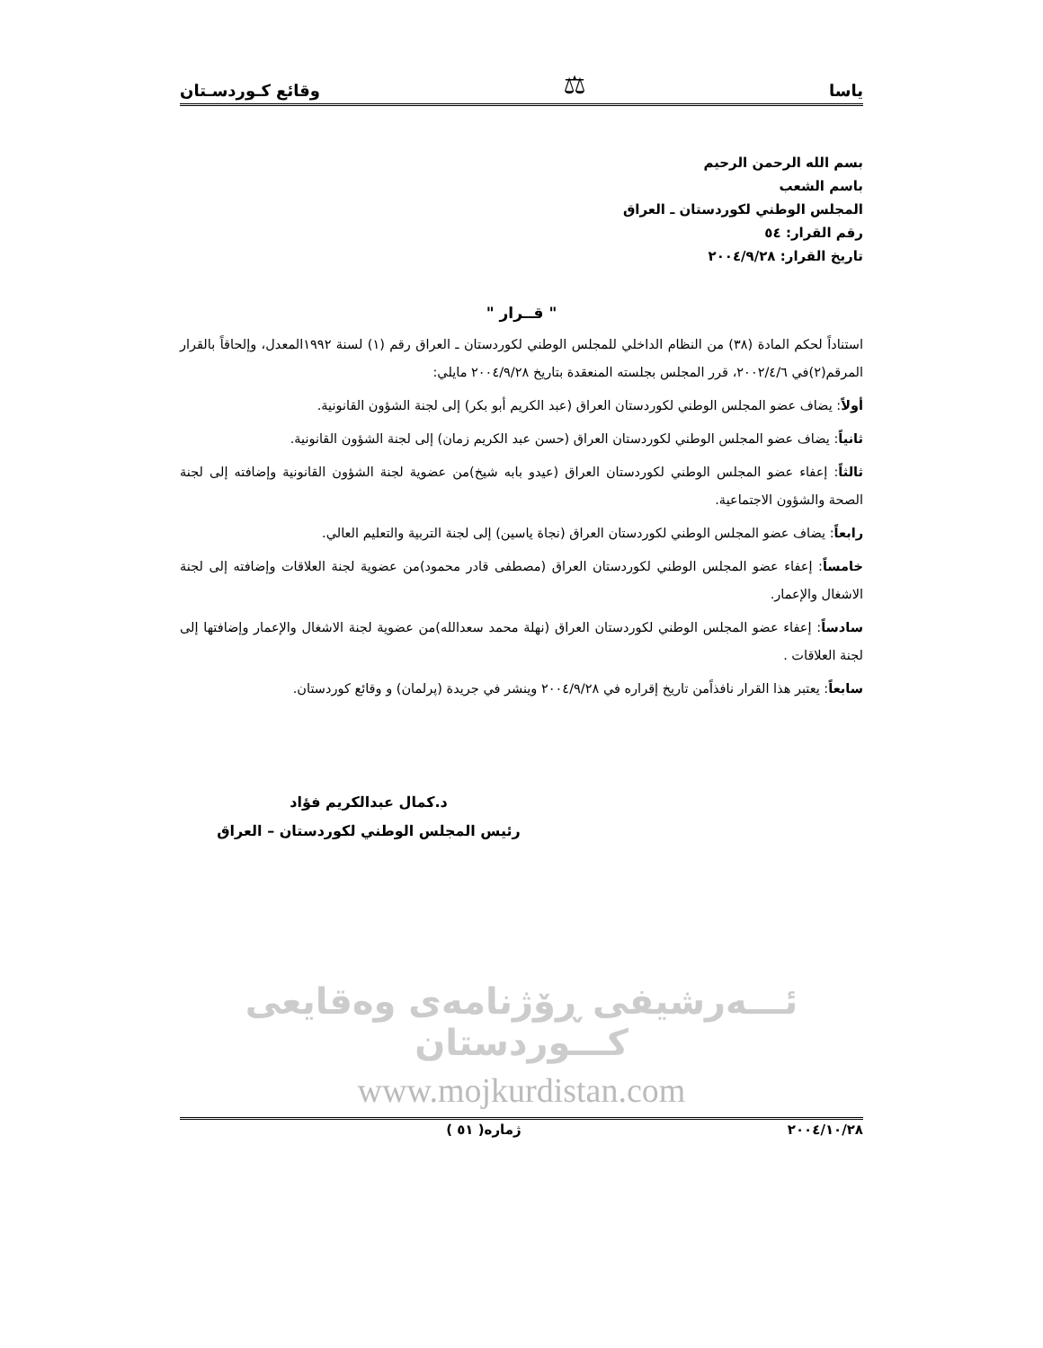ياسا ⚖ وقائع كـوردسـتان
بسم الله الرحمن الرحيم
باسم الشعب
المجلس الوطني لكوردستان ـ العراق
رقم القرار: ٥٤
تاريخ القرار: ٢٠٠٤/٩/٢٨
" قــرار "
استناداً لحكم المادة (٣٨) من النظام الداخلي للمجلس الوطني لكوردستان ـ العراق رقم (١) لسنة ١٩٩٢المعدل، وإلحاقاً بالقرار المرقم(٢)في ٢٠٠٢/٤/٦، قرر المجلس بجلسته المنعقدة بتاريخ ٢٠٠٤/٩/٢٨ مايلي:
أولاً: يضاف عضو المجلس الوطني لكوردستان العراق (عبد الكريم أبو بكر) إلى لجنة الشؤون القانونية.
ثانياً: يضاف عضو المجلس الوطني لكوردستان العراق (حسن عبد الكريم زمان) إلى لجنة الشؤون القانونية.
ثالثاً: إعفاء عضو المجلس الوطني لكوردستان العراق (عيدو بابه شيخ)من عضوية لجنة الشؤون القانونية وإضافته إلى لجنة الصحة والشؤون الاجتماعية.
رابعاً: يضاف عضو المجلس الوطني لكوردستان العراق (نجاة ياسين) إلى لجنة التربية والتعليم العالي.
خامساً: إعفاء عضو المجلس الوطني لكوردستان العراق (مصطفى قادر محمود)من عضوية لجنة العلاقات وإضافته إلى لجنة الاشغال والإعمار.
سادساً: إعفاء عضو المجلس الوطني لكوردستان العراق (نهلة محمد سعدالله)من عضوية لجنة الاشغال والإعمار وإضافتها إلى لجنة العلاقات .
سابعاً: يعتبر هذا القرار نافذاًمن تاريخ إقراره في ٢٠٠٤/٩/٢٨ وينشر في جريدة (پرلمان) و وقائع كوردستان.
د.كمال عبدالكريم فؤاد
رئيس المجلس الوطني لكوردستان – العراق
ئـــەرشیفی ڕۆژنامەی وەقایعی کـــوردستان
www.mojkurdistan.com
٢٠٠٤/١٠/٢٨ ژمارە( ٥١ )